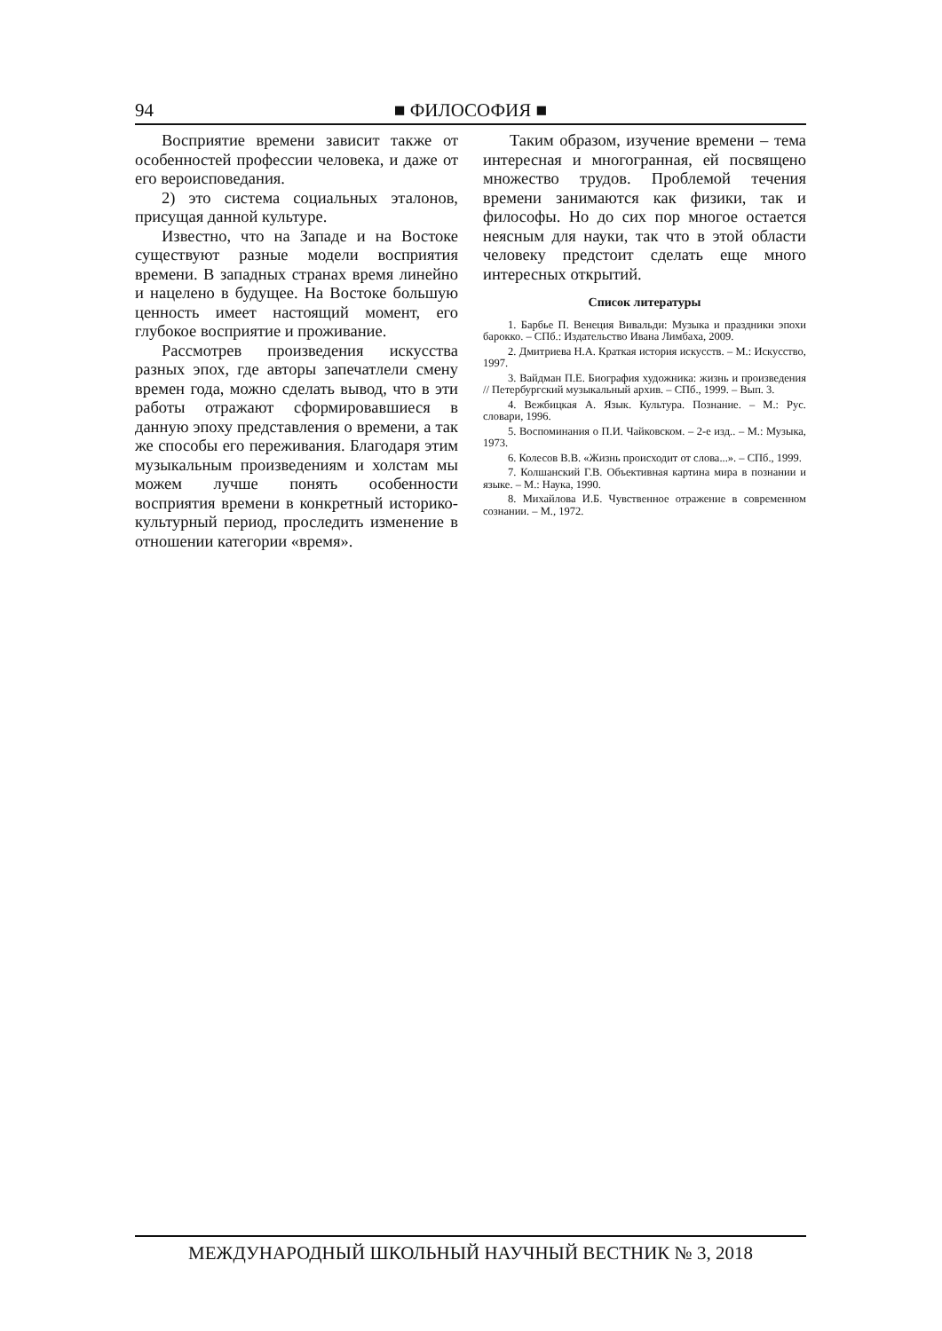94 ■ ФИЛОСОФИЯ ■
Восприятие времени зависит также от особенностей профессии человека, и даже от его вероисповедания.
2) это система социальных эталонов, присущая данной культуре.
Известно, что на Западе и на Востоке существуют разные модели восприятия времени. В западных странах время линейно и нацелено в будущее. На Востоке большую ценность имеет настоящий момент, его глубокое восприятие и проживание.
Рассмотрев произведения искусства разных эпох, где авторы запечатлели смену времен года, можно сделать вывод, что в эти работы отражают сформировавшиеся в данную эпоху представления о времени, а так же способы его переживания. Благодаря этим музыкальным произведениям и холстам мы можем лучше понять особенности восприятия времени в конкретный историко-культурный период, проследить изменение в отношении категории «время».
Таким образом, изучение времени – тема интересная и многогранная, ей посвящено множество трудов. Проблемой течения времени занимаются как физики, так и философы. Но до сих пор многое остается неясным для науки, так что в этой области человеку предстоит сделать еще много интересных открытий.
Список литературы
1. Барбье П. Венеция Вивальди: Музыка и праздники эпохи барокко. – СПб.: Издательство Ивана Лимбаха, 2009.
2. Дмитриева Н.А. Краткая история искусств. – М.: Искусство, 1997.
3. Вайдман П.Е. Биография художника: жизнь и произведения // Петербургский музыкальный архив. – СПб., 1999. – Вып. 3.
4. Вежбицкая А. Язык. Культура. Познание. – М.: Рус. словари, 1996.
5. Воспоминания о П.И. Чайковском. – 2-е изд.. – М.: Музыка, 1973.
6. Колесов В.В. «Жизнь происходит от слова...». – СПб., 1999.
7. Колшанский Г.В. Объективная картина мира в познании и языке. – М.: Наука, 1990.
8. Михайлова И.Б. Чувственное отражение в современном сознании. – М., 1972.
МЕЖДУНАРОДНЫЙ ШКОЛЬНЫЙ НАУЧНЫЙ ВЕСТНИК № 3, 2018